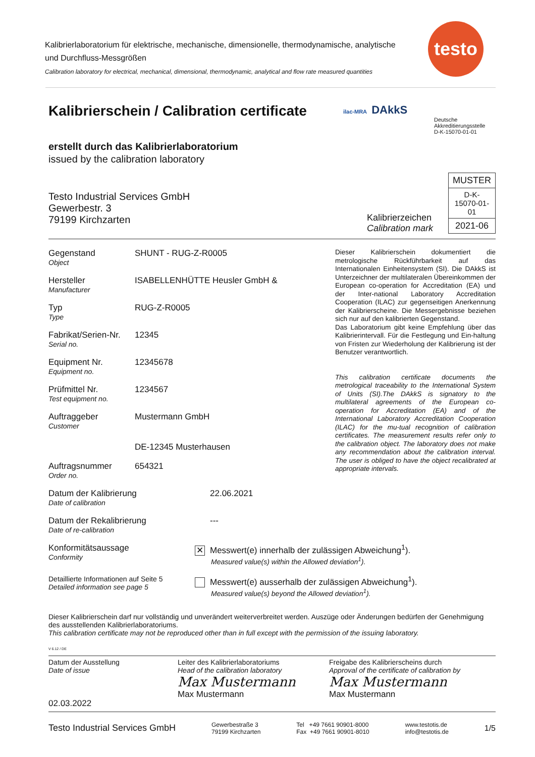Kalibrierlaboratorium für elektrische, mechanische, dimensionelle, thermodynamische, analytische und Durchfluss-Messgrößen
Calibration laboratory for electrical, mechanical, dimensional, thermodynamic, analytical and flow rate measured quantities
testo
Kalibrierschein / Calibration certificate
ilac-MRA DAkkS
Deutsche
Akkreditierungsstelle
D-K-15070-01-01
erstellt durch das Kalibrierlaboratorium
issued by the calibration laboratory
Testo Industrial Services GmbH
Gewerbestr. 3
79199 Kirchzarten
Kalibrierzeichen
Calibration mark
| MUSTER |
| D-K- 15070-01-01 |
| 2021-06 |
Gegenstand
Object
SHUNT - RUG-Z-R0005
Hersteller
Manufacturer
ISABELLENHÜTTE Heusler GmbH &
Typ
Type
RUG-Z-R0005
Fabrikat/Serien-Nr.
Serial no.
12345
Equipment Nr.
Equipment no.
12345678
Prüfmittel Nr.
Test equipment no.
1234567
Auftraggeber
Customer
Mustermann GmbH
DE-12345 Musterhausen
Auftragsnummer
Order no.
654321
Dieser Kalibrierschein dokumentiert die metrologische Rückführbarkeit auf das Internationalen Einheitensystem (SI). Die DAkkS ist Unterzeichner der multilateralen Übereinkommen der European co-operation for Accreditation (EA) und der Inter-national Laboratory Accreditation Cooperation (ILAC) zur gegenseitigen Anerkennung der Kalibrierscheine. Die Messergebnisse beziehen sich nur auf den kalibrierten Gegenstand.
Das Laboratorium gibt keine Empfehlung über das Kalibrierintervall. Für die Festlegung und Ein-haltung von Fristen zur Wiederholung der Kalibrierung ist der Benutzer verantwortlich.
This calibration certificate documents the metrological traceability to the International System of Units (SI).The DAkkS is signatory to the multilateral agreements of the European co-operation for Accreditation (EA) and of the International Laboratory Accreditation Cooperation (ILAC) for the mu-tual recognition of calibration certificates. The measurement results refer only to the calibration object. The laboratory does not make any recommendation about the calibration interval. The user is obliged to have the object recalibrated at appropriate intervals.
Datum der Kalibrierung
Date of calibration
22.06.2021
Datum der Rekalibrierung
Date of re-calibration
---
Konformitätsaussage
Conformity
✕ Messwert(e) innerhalb der zulässigen Abweichung<sup>1</sup>).
Measured value(s) within the Allowed deviation<sup>1</sup>).
Detaillierte Informationen auf Seite 5
Detailed information see page 5
Messwert(e) ausserhalb der zulässigen Abweichung<sup>1</sup>).
Measured value(s) beyond the Allowed deviation<sup>1</sup>).
Dieser Kalibrierschein darf nur vollständig und unverändert weiterverbreitet werden. Auszüge oder Änderungen bedürfen der Genehmigung des ausstellenden Kalibrierlaboratoriums.
This calibration certificate may not be reproduced other than in full except with the permission of the issuing laboratory.
V 6.12 / DE
Datum der Ausstellung
Date of issue
02.03.2022
Leiter des Kalibrierlaboratoriums
Head of the calibration laboratory
Max Mustermann
Max Mustermann
Freigabe des Kalibrierscheins durch
Approval of the certificate of calibration by
Max Mustermann
Max Mustermann
Testo Industrial Services GmbH
Gewerbestraße 3
79199 Kirchzarten
Tel +49 7661 90901-8000
Fax +49 7661 90901-8010
www.testotis.de
info@testotis.de
1/5